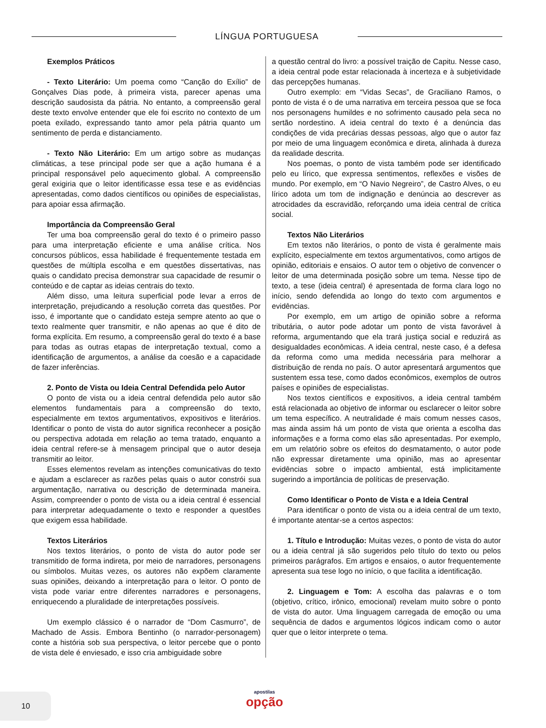LÍNGUA PORTUGUESA
Exemplos Práticos
- Texto Literário: Um poema como “Canção do Exílio” de Gonçalves Dias pode, à primeira vista, parecer apenas uma descrição saudosista da pátria. No entanto, a compreensão geral deste texto envolve entender que ele foi escrito no contexto de um poeta exilado, expressando tanto amor pela pátria quanto um sentimento de perda e distanciamento.
- Texto Não Literário: Em um artigo sobre as mudanças climáticas, a tese principal pode ser que a ação humana é a principal responsável pelo aquecimento global. A compreensão geral exigiria que o leitor identificasse essa tese e as evidências apresentadas, como dados científicos ou opiniões de especialistas, para apoiar essa afirmação.
Importância da Compreensão Geral
Ter uma boa compreensão geral do texto é o primeiro passo para uma interpretação eficiente e uma análise crítica. Nos concursos públicos, essa habilidade é frequentemente testada em questões de múltipla escolha e em questões dissertativas, nas quais o candidato precisa demonstrar sua capacidade de resumir o conteúdo e de captar as ideias centrais do texto.
Além disso, uma leitura superficial pode levar a erros de interpretação, prejudicando a resolução correta das questões. Por isso, é importante que o candidato esteja sempre atento ao que o texto realmente quer transmitir, e não apenas ao que é dito de forma explícita. Em resumo, a compreensão geral do texto é a base para todas as outras etapas de interpretação textual, como a identificação de argumentos, a análise da coesão e a capacidade de fazer inferências.
2. Ponto de Vista ou Ideia Central Defendida pelo Autor
O ponto de vista ou a ideia central defendida pelo autor são elementos fundamentais para a compreensão do texto, especialmente em textos argumentativos, expositivos e literários. Identificar o ponto de vista do autor significa reconhecer a posição ou perspectiva adotada em relação ao tema tratado, enquanto a ideia central refere-se à mensagem principal que o autor deseja transmitir ao leitor.
Esses elementos revelam as intenções comunicativas do texto e ajudam a esclarecer as razões pelas quais o autor constrói sua argumentação, narrativa ou descrição de determinada maneira. Assim, compreender o ponto de vista ou a ideia central é essencial para interpretar adequadamente o texto e responder a questões que exigem essa habilidade.
Textos Literários
Nos textos literários, o ponto de vista do autor pode ser transmitido de forma indireta, por meio de narradores, personagens ou símbolos. Muitas vezes, os autores não expõem claramente suas opiniões, deixando a interpretação para o leitor. O ponto de vista pode variar entre diferentes narradores e personagens, enriquecendo a pluralidade de interpretações possíveis.
Um exemplo clássico é o narrador de “Dom Casmurro”, de Machado de Assis. Embora Bentinho (o narrador-personagem) conte a história sob sua perspectiva, o leitor percebe que o ponto de vista dele é enviesado, e isso cria ambiguidade sobre
a questão central do livro: a possível traição de Capitu. Nesse caso, a ideia central pode estar relacionada à incerteza e à subjetividade das percepções humanas.
Outro exemplo: em “Vidas Secas”, de Graciliano Ramos, o ponto de vista é o de uma narrativa em terceira pessoa que se foca nos personagens humildes e no sofrimento causado pela seca no sertão nordestino. A ideia central do texto é a denúncia das condições de vida precárias dessas pessoas, algo que o autor faz por meio de uma linguagem econômica e direta, alinhada à dureza da realidade descrita.
Nos poemas, o ponto de vista também pode ser identificado pelo eu lírico, que expressa sentimentos, reflexões e visões de mundo. Por exemplo, em “O Navio Negreiro”, de Castro Alves, o eu lírico adota um tom de indignação e denúncia ao descrever as atrocidades da escravidão, reforçando uma ideia central de crítica social.
Textos Não Literários
Em textos não literários, o ponto de vista é geralmente mais explícito, especialmente em textos argumentativos, como artigos de opinião, editoriais e ensaios. O autor tem o objetivo de convencer o leitor de uma determinada posição sobre um tema. Nesse tipo de texto, a tese (ideia central) é apresentada de forma clara logo no início, sendo defendida ao longo do texto com argumentos e evidências.
Por exemplo, em um artigo de opinião sobre a reforma tributária, o autor pode adotar um ponto de vista favorável à reforma, argumentando que ela trará justiça social e reduzirá as desigualdades econômicas. A ideia central, neste caso, é a defesa da reforma como uma medida necessária para melhorar a distribuição de renda no país. O autor apresentará argumentos que sustentem essa tese, como dados econômicos, exemplos de outros países e opiniões de especialistas.
Nos textos científicos e expositivos, a ideia central também está relacionada ao objetivo de informar ou esclarecer o leitor sobre um tema específico. A neutralidade é mais comum nesses casos, mas ainda assim há um ponto de vista que orienta a escolha das informações e a forma como elas são apresentadas. Por exemplo, em um relatório sobre os efeitos do desmatamento, o autor pode não expressar diretamente uma opinião, mas ao apresentar evidências sobre o impacto ambiental, está implicitamente sugerindo a importância de políticas de preservação.
Como Identificar o Ponto de Vista e a Ideia Central
Para identificar o ponto de vista ou a ideia central de um texto, é importante atentar-se a certos aspectos:
1. Título e Introdução: Muitas vezes, o ponto de vista do autor ou a ideia central já são sugeridos pelo título do texto ou pelos primeiros parágrafos. Em artigos e ensaios, o autor frequentemente apresenta sua tese logo no início, o que facilita a identificação.
2. Linguagem e Tom: A escolha das palavras e o tom (objetivo, crítico, irônico, emocional) revelam muito sobre o ponto de vista do autor. Uma linguagem carregada de emoção ou uma sequência de dados e argumentos lógicos indicam como o autor quer que o leitor interprete o tema.
10
apostilas
opção